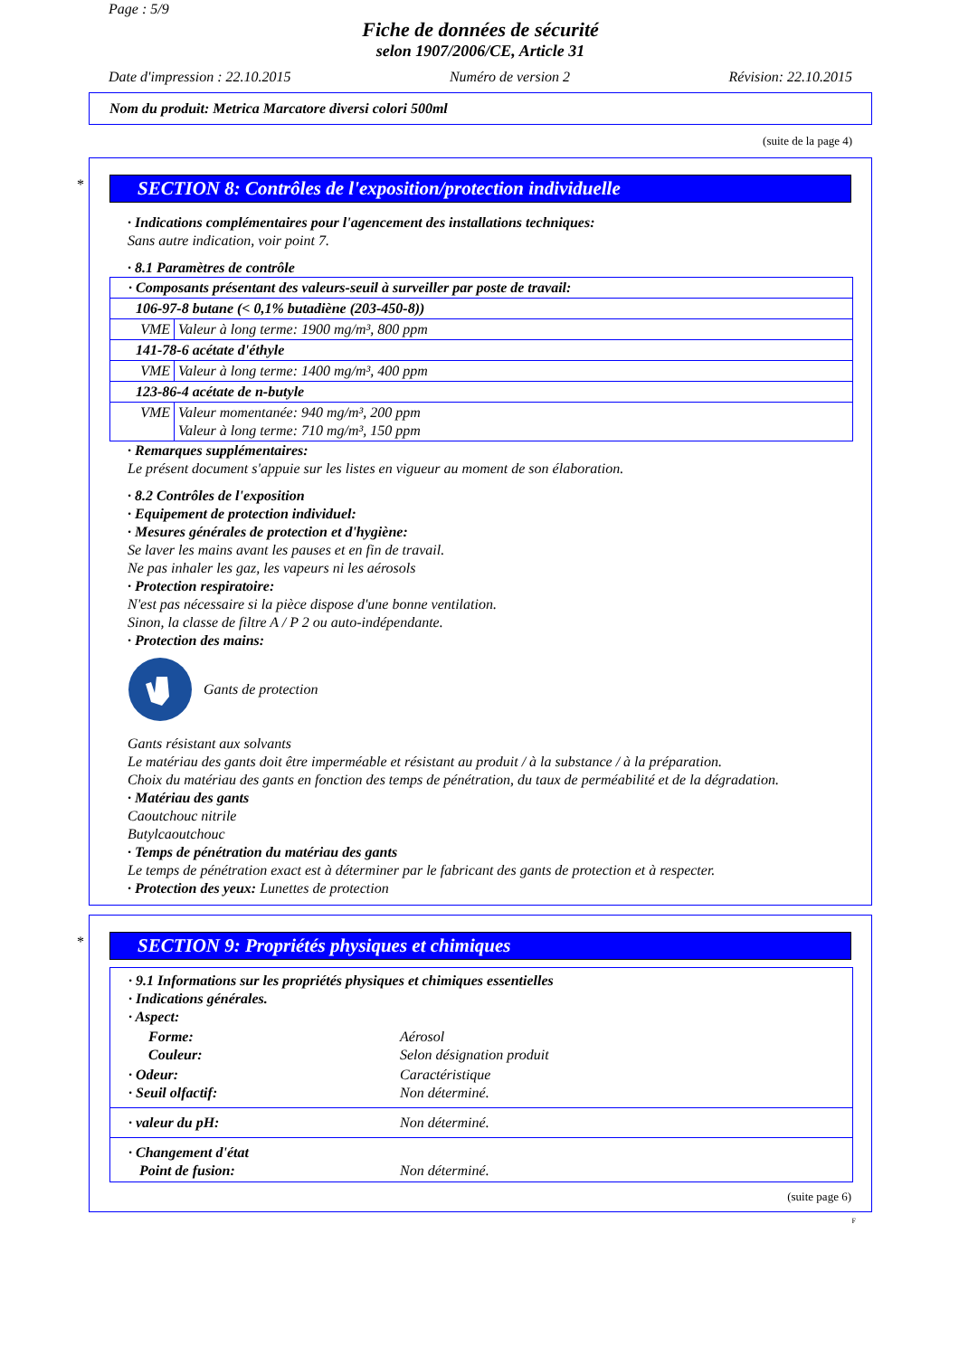Page : 5/9
Fiche de données de sécurité
selon 1907/2006/CE, Article 31
Date d'impression : 22.10.2015 Numéro de version 2 Révision: 22.10.2015
Nom du produit: Metrica Marcatore diversi colori 500ml
(suite de la page 4)
*
SECTION 8: Contrôles de l'exposition/protection individuelle
· Indications complémentaires pour l'agencement des installations techniques:
Sans autre indication, voir point 7.
· 8.1 Paramètres de contrôle
| · Composants présentant des valeurs-seuil à surveiller par poste de travail: | |
| 106-97-8 butane (< 0,1% butadiène (203-450-8)) | |
| VME | Valeur à long terme: 1900 mg/m³, 800 ppm |
| 141-78-6 acétate d'éthyle | |
| VME | Valeur à long terme: 1400 mg/m³, 400 ppm |
| 123-86-4 acétate de n-butyle | |
| VME | Valeur momentanée: 940 mg/m³, 200 ppm Valeur à long terme: 710 mg/m³, 150 ppm |
· Remarques supplémentaires:
Le présent document s'appuie sur les listes en vigueur au moment de son élaboration.
· 8.2 Contrôles de l'exposition
· Equipement de protection individuel:
· Mesures générales de protection et d'hygiène:
Se laver les mains avant les pauses et en fin de travail.
Ne pas inhaler les gaz, les vapeurs ni les aérosols
· Protection respiratoire:
N'est pas nécessaire si la pièce dispose d'une bonne ventilation.
Sinon, la classe de filtre A / P 2 ou auto-indépendante.
· Protection des mains:
Gants de protection
Gants résistant aux solvants
Le matériau des gants doit être imperméable et résistant au produit / à la substance / à la préparation.
Choix du matériau des gants en fonction des temps de pénétration, du taux de perméabilité et de la dégradation.
· Matériau des gants
Caoutchouc nitrile
Butylcaoutchouc
· Temps de pénétration du matériau des gants
Le temps de pénétration exact est à déterminer par le fabricant des gants de protection et à respecter.
· Protection des yeux: Lunettes de protection
*
SECTION 9: Propriétés physiques et chimiques
| · 9.1 Informations sur les propriétés physiques et chimiques essentielles · Indications générales. · Aspect: | |
| Forme: Couleur: | Aérosol Selon désignation produit |
| · Odeur: · Seuil olfactif: | Caractéristique Non déterminé. |
| · valeur du pH: | Non déterminé. |
| · Changement d'état Point de fusion: | Non déterminé. |
(suite page 6)
F